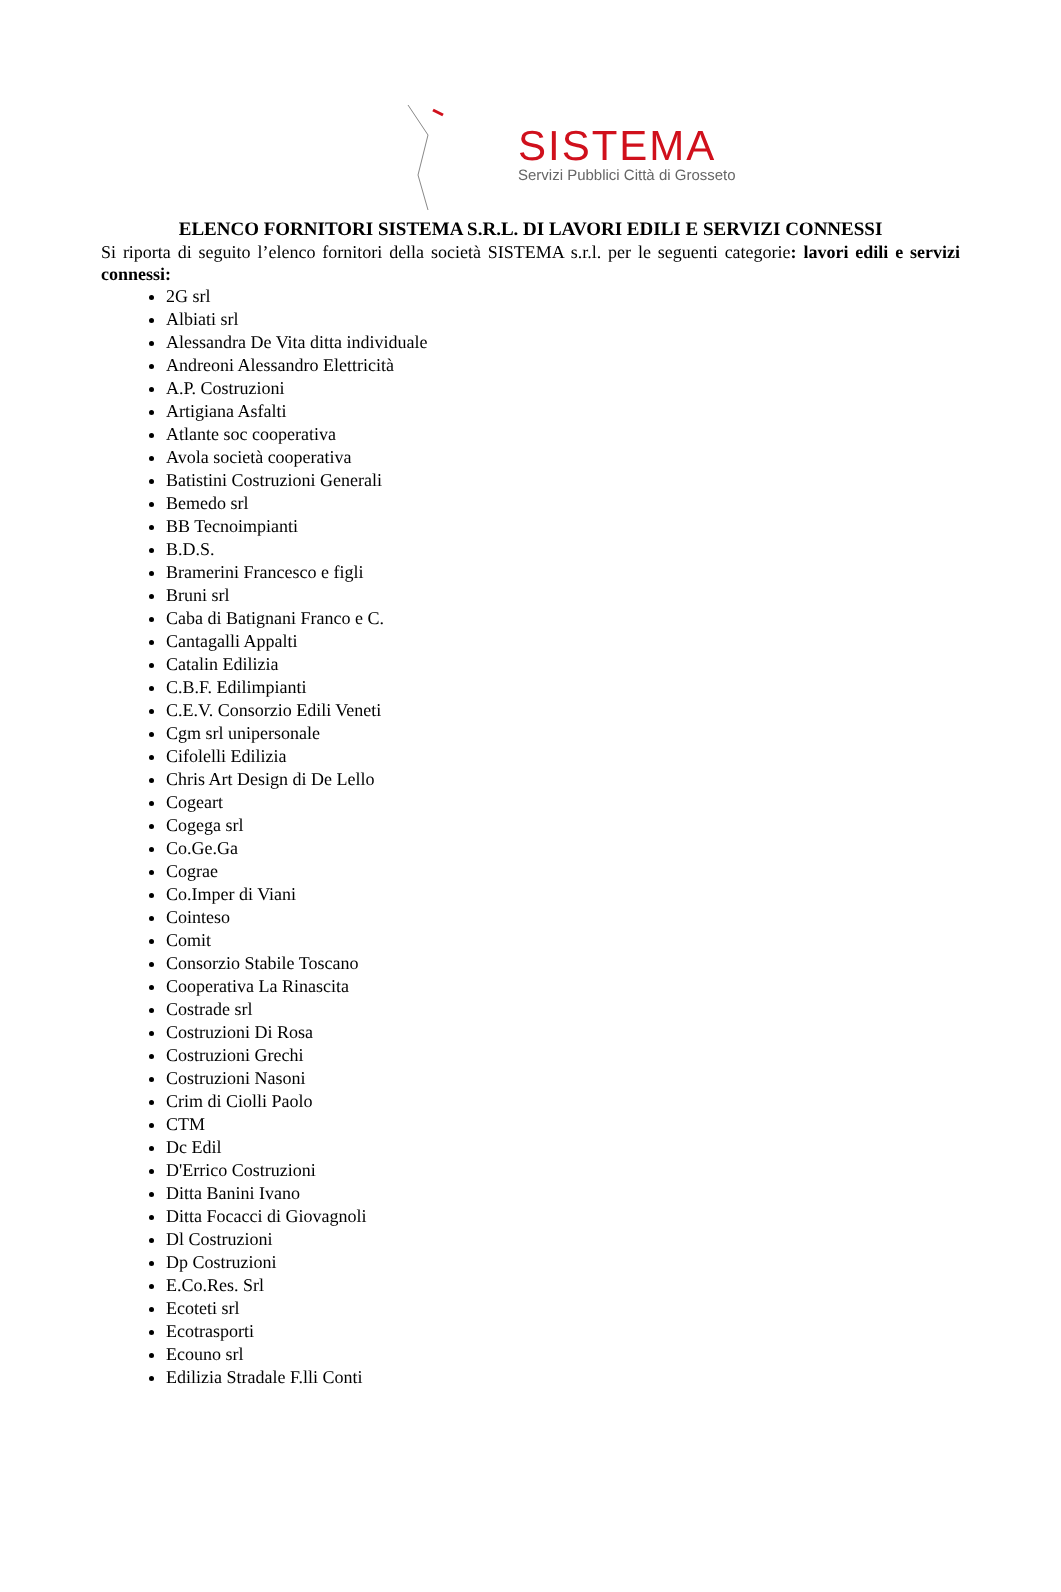SISTEMA
Servizi Pubblici Città di Grosseto
ELENCO FORNITORI SISTEMA S.R.L. DI LAVORI EDILI E SERVIZI CONNESSI
Si riporta di seguito l’elenco fornitori della società SISTEMA s.r.l. per le seguenti categorie: lavori edili e servizi connessi:
2G srl
Albiati srl
Alessandra De Vita ditta individuale
Andreoni Alessandro Elettricità
A.P. Costruzioni
Artigiana Asfalti
Atlante soc cooperativa
Avola società cooperativa
Batistini Costruzioni Generali
Bemedo srl
BB Tecnoimpianti
B.D.S.
Bramerini Francesco e figli
Bruni srl
Caba di Batignani Franco e C.
Cantagalli Appalti
Catalin Edilizia
C.B.F. Edilimpianti
C.E.V. Consorzio Edili Veneti
Cgm srl unipersonale
Cifolelli Edilizia
Chris Art Design di De Lello
Cogeart
Cogega srl
Co.Ge.Ga
Cograe
Co.Imper di Viani
Cointeso
Comit
Consorzio Stabile Toscano
Cooperativa La Rinascita
Costrade srl
Costruzioni Di Rosa
Costruzioni Grechi
Costruzioni Nasoni
Crim di Ciolli Paolo
CTM
Dc Edil
D'Errico Costruzioni
Ditta Banini Ivano
Ditta Focacci di Giovagnoli
Dl Costruzioni
Dp Costruzioni
E.Co.Res. Srl
Ecoteti srl
Ecotrasporti
Ecouno srl
Edilizia Stradale F.lli Conti